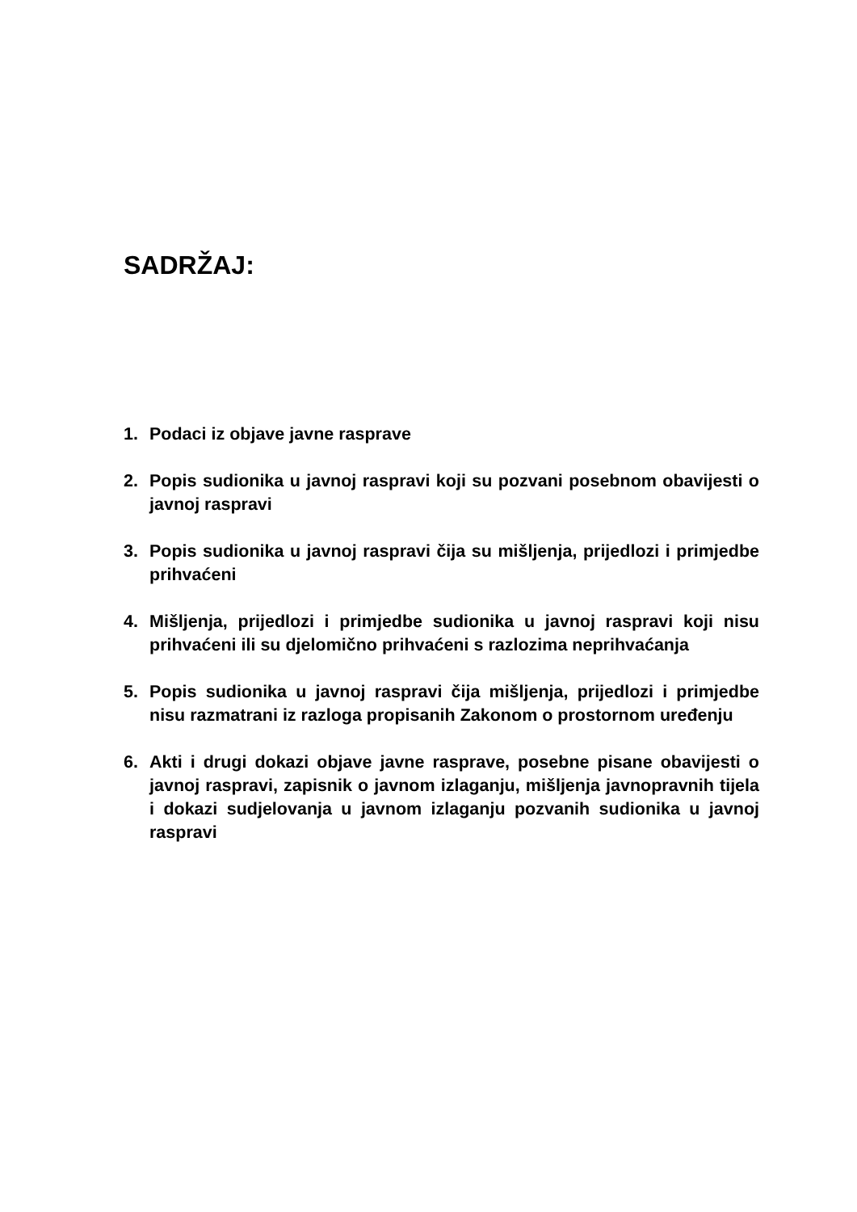SADRŽAJ:
1. Podaci iz objave javne rasprave
2. Popis sudionika u javnoj raspravi koji su pozvani posebnom obavijesti o javnoj raspravi
3. Popis sudionika u javnoj raspravi čija su mišljenja, prijedlozi i primjedbe prihvaćeni
4. Mišljenja, prijedlozi i primjedbe sudionika u javnoj raspravi koji nisu prihvaćeni ili su djelomično prihvaćeni s razlozima neprihvaćanja
5. Popis sudionika u javnoj raspravi čija mišljenja, prijedlozi i primjedbe nisu razmatrani iz razloga propisanih Zakonom o prostornom uređenju
6. Akti i drugi dokazi objave javne rasprave, posebne pisane obavijesti o javnoj raspravi, zapisnik o javnom izlaganju, mišljenja javnopravnih tijela i dokazi sudjelovanja u javnom izlaganju pozvanih sudionika u javnoj raspravi